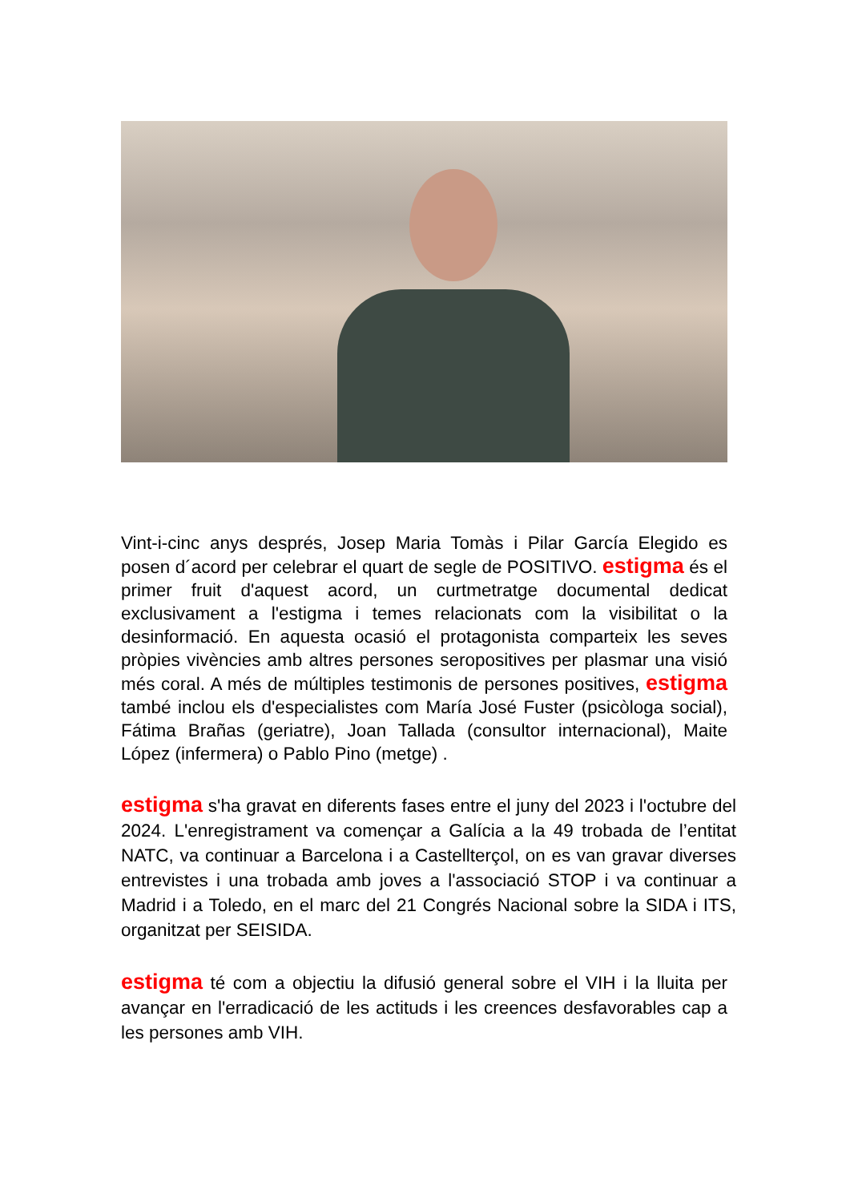Vint-i-cinc anys després, Josep Maria Tomàs i Pilar García Elegido es posen d´acord per celebrar el quart de segle de POSITIVO. estigma és el primer fruit d'aquest acord, un curtmetratge documental dedicat exclusivament a l'estigma i temes relacionats com la visibilitat o la desinformació. En aquesta ocasió el protagonista comparteix les seves pròpies vivències amb altres persones seropositives per plasmar una visió més coral. A més de múltiples testimonis de persones positives, estigma també inclou els d'especialistes com María José Fuster (psicòloga social), Fátima Brañas (geriatre), Joan Tallada (consultor internacional), Maite López (infermera) o Pablo Pino (metge) .
estigma s'ha gravat en diferents fases entre el juny del 2023 i l'octubre del 2024. L'enregistrament va començar a Galícia a la 49 trobada de l’entitat NATC, va continuar a Barcelona i a Castellterçol, on es van gravar diverses entrevistes i una trobada amb joves a l'associació STOP i va continuar a Madrid i a Toledo, en el marc del 21 Congrés Nacional sobre la SIDA i ITS, organitzat per SEISIDA.
estigma té com a objectiu la difusió general sobre el VIH i la lluita per avançar en l'erradicació de les actituds i les creences desfavorables cap a les persones amb VIH.